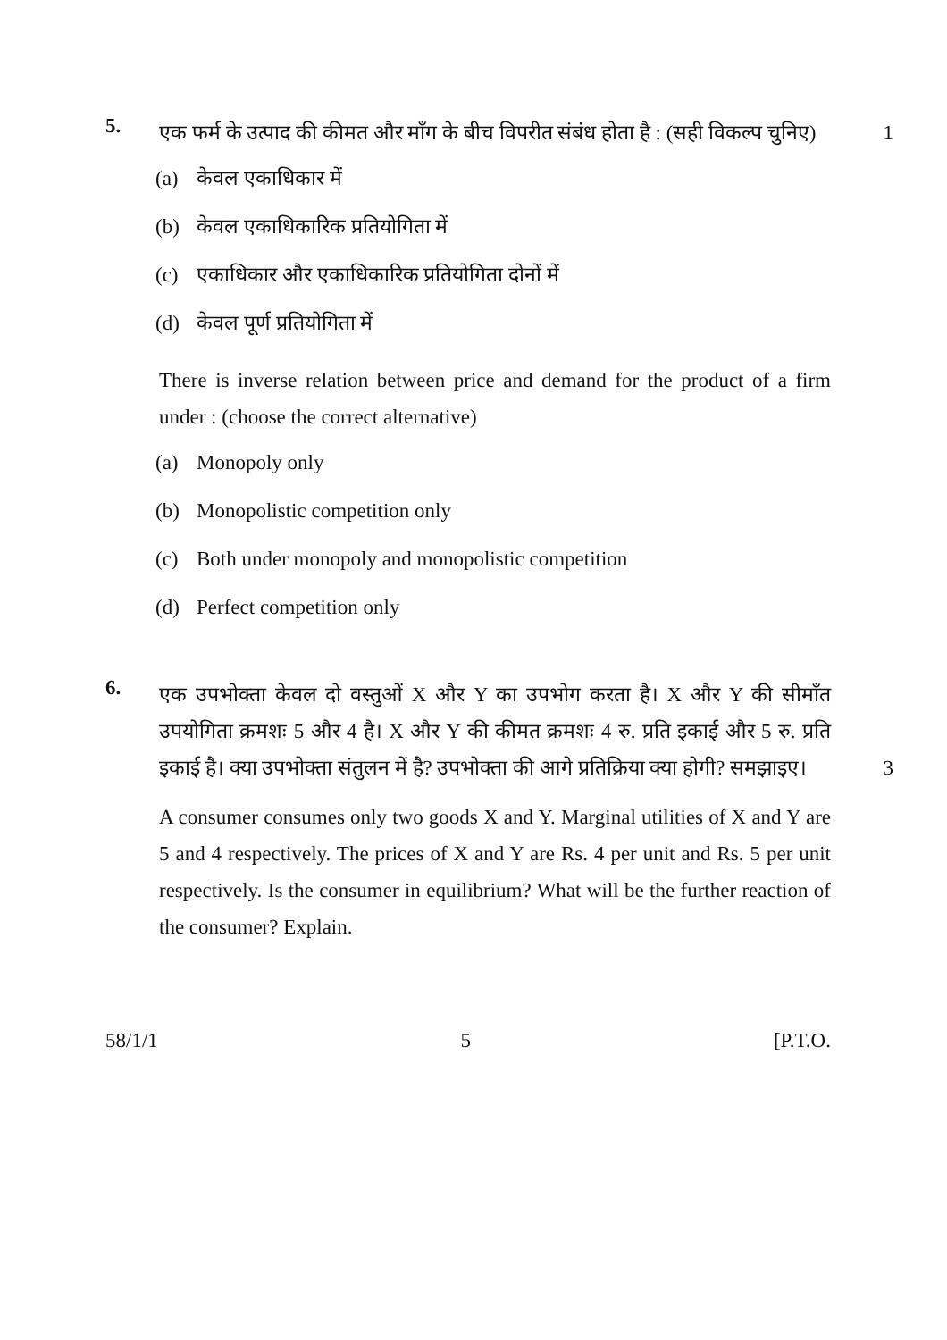5.
एक फर्म के उत्पाद की कीमत और माँग के बीच विपरीत संबंध होता है : (सही विकल्प चुनिए) 1
(a) केवल एकाधिकार में
(b) केवल एकाधिकारिक प्रतियोगिता में
(c) एकाधिकार और एकाधिकारिक प्रतियोगिता दोनों में
(d) केवल पूर्ण प्रतियोगिता में
There is inverse relation between price and demand for the product of a firm under : (choose the correct alternative)
(a) Monopoly only
(b) Monopolistic competition only
(c) Both under monopoly and monopolistic competition
(d) Perfect competition only
6.
एक उपभोक्ता केवल दो वस्तुओं X और Y का उपभोग करता है। X और Y की सीमाँत उपयोगिता क्रमशः 5 और 4 है। X और Y की कीमत क्रमशः 4 रु. प्रति इकाई और 5 रु. प्रति इकाई है। क्या उपभोक्ता संतुलन में है? उपभोक्ता की आगे प्रतिक्रिया क्या होगी? समझाइए। 3
A consumer consumes only two goods X and Y. Marginal utilities of X and Y are 5 and 4 respectively. The prices of X and Y are Rs. 4 per unit and Rs. 5 per unit respectively. Is the consumer in equilibrium? What will be the further reaction of the consumer? Explain.
58/1/1 5 [P.T.O.